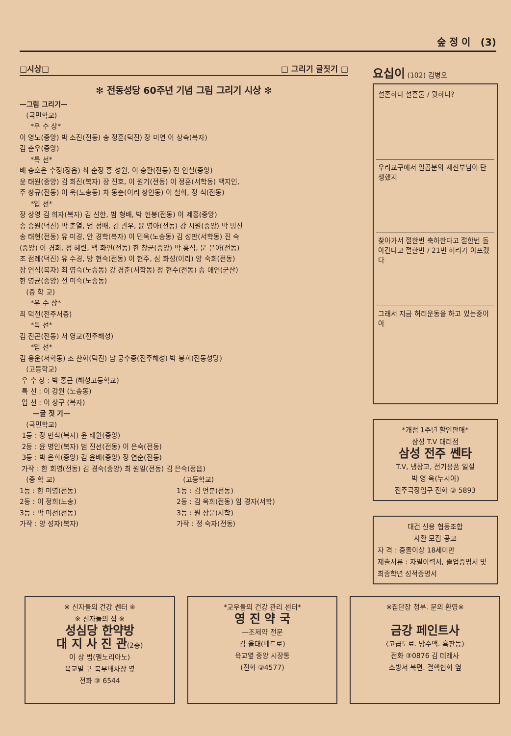숲 정 이 (3)
□시상□ □ 그리기 글짓기 □
✻ 전동성당 60주년 기념 그림 그리기 시상 ✻
—그림 그리기—
(국민학교)
*우 수 상*
이 영노(중앙) 박 소진(전동) 송 정훈(덕진) 장 미연 이 상숙(복자)
김 춘우(중앙)
*특 선*
배 승호은 수정(정읍) 최 순정 홍 성원, 이 승환(전동) 전 인철(중앙)
윤 태원(중앙) 김 희진(복자) 장 진호, 이 원기(전동) 이 정훈(서학동) 백지인,
주 창규(전동) 이 욱(노송동) 차 동춘(이리 창인동) 이 철희, 정 식(전동)
*입 선*
장 상영 김 희자(복자) 김 신한, 범 형배, 박 현봉(전동) 이 제홍(중앙)
송 승원(덕진) 박 춘열, 범 정배, 김 관우, 윤 영아(전동) 강 시원(중앙) 박 병진
송 태현(전동) 유 미경, 안 경학(복자) 이 민옥(노송동) 김 성만(서학동) 진 숙
(중앙) 이 경희, 정 혜련, 백 화연(전동) 한 창균(중앙) 박 홍석, 문 은아(전동)
조 점례(덕진) 유 수경, 방 현숙(전동) 이 현주, 심 화성(이리) 양 숙희(전동)
장 연식(복자) 최 영숙(노송동) 강 경춘(서학동) 정 현수(전동) 송 애연(군산)
한 영균(중앙) 전 미숙(노송동)
(중 학 교)
*우 수 상*
최 덕천(전주서중)
*특 선*
김 진곤(전동) 서 영교(전주해성)
*입 선*
김 용운(서학동) 조 찬화(덕진) 남 궁수중(전주해성) 박 봉희(전동성당)
(고등학교)
우 수 상 : 박 홍근 (해성고등학교)
특 선 : 이 강원 (노송동)
입 선 : 이 상구 (복자)
—글 짓 기—
(국민학교)
1등 : 장 만식(복자) 윤 태원(중앙)
2등 : 윤 병인(복자) 범 진선(전동) 이 은숙(전동)
3등 : 박 은희(중앙) 김 윤배(중앙) 정 연순(전동)
가작 : 한 희영(전동) 김 경숙(중앙) 최 원일(전동) 김 은숙(정읍)
(중 학 교)
1등 : 한 미영(전동)
2등 : 이 정희(노송)
3등 : 박 미선(전동)
가작 : 양 성자(복자)
(고등학교)
1등 : 김 언분(전동)
2등 : 김 옥희(전동) 임 경자(서학)
3등 : 원 상문(서학)
가작 : 정 숙자(전동)
요십이 (102) 김병오
설혼하나 설흔둘 / 뭣하니?
우리교구에서 일곱분의 새신부님이 탄생했지
찾아가서 절한번 축하한다고 절한번 돌아간다고 절한번 / 21번 허리가 아프겠다
그래서 지금 허리운동을 하고 있는중이야
*개점 1주년 할인판매*
삼성 T.V 대리점
삼성 전주 쎈타
T.V, 냉장고, 전기용품 일절
박 영 옥(누시아)
전주극장입구 전화 ③ 5893
대건 신용 협동조합
사환 모집 공고
자 격 : 중졸이상 18세미만
제출서류 : 자필이력서, 졸업증명서 및 최종학년 성적증명서
※ 신자들의 건강 쎈터 ※
※ 신자들의 집 ※
성심당 한약방
대 지 사 진 관(2층)
이 상 범(펠노리아노)
육교밑 구 북부배차장 옆
전화 ③ 6544
*교우들의 건강 관리 센터*
영 진 약 국
—조제약 전문
김 율태(베드로)
육교옆 중앙 시장통
(전화 ③4577)
※집단장 청부. 문의 환영※
금강 페인트사
〈고급도료. 방수액. 흑판등〉
전화 ③0876 김 데레사
소방서 북편. 결핵협회 옆